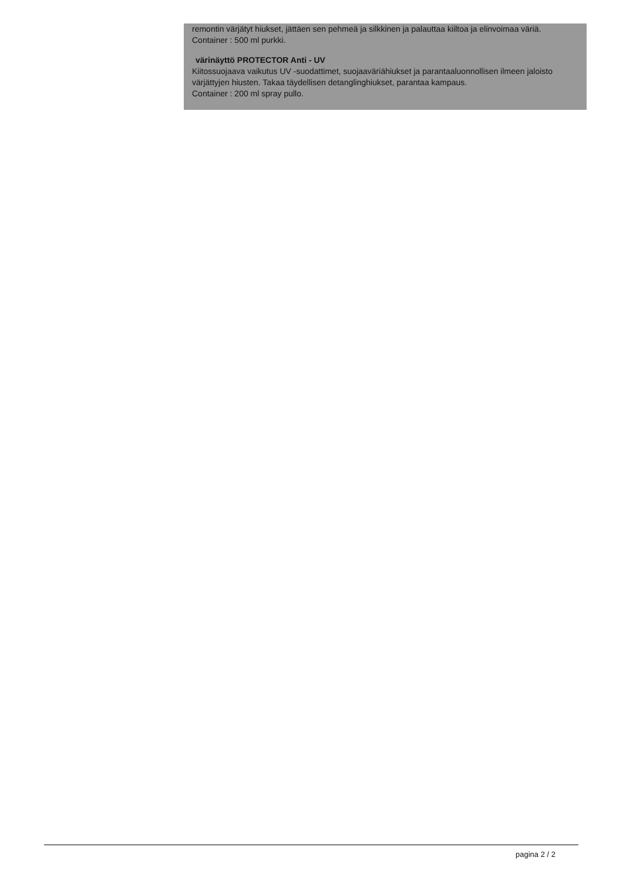remontin värjätyt hiukset, jättäen sen pehmeä ja silkkinen ja palauttaa kiiltoa ja elinvoimaa väriä.
Container : 500 ml purkki.
värinäyttö PROTECTOR Anti - UV
Kiitossuojaava vaikutus UV -suodattimet, suojaaväriähiukset ja parantaaluonnollisen ilmeen jaloisto värjättyjen hiusten. Takaa täydellisen detanglinghiukset, parantaa kampaus.
Container : 200 ml spray pullo.
pagina 2 / 2